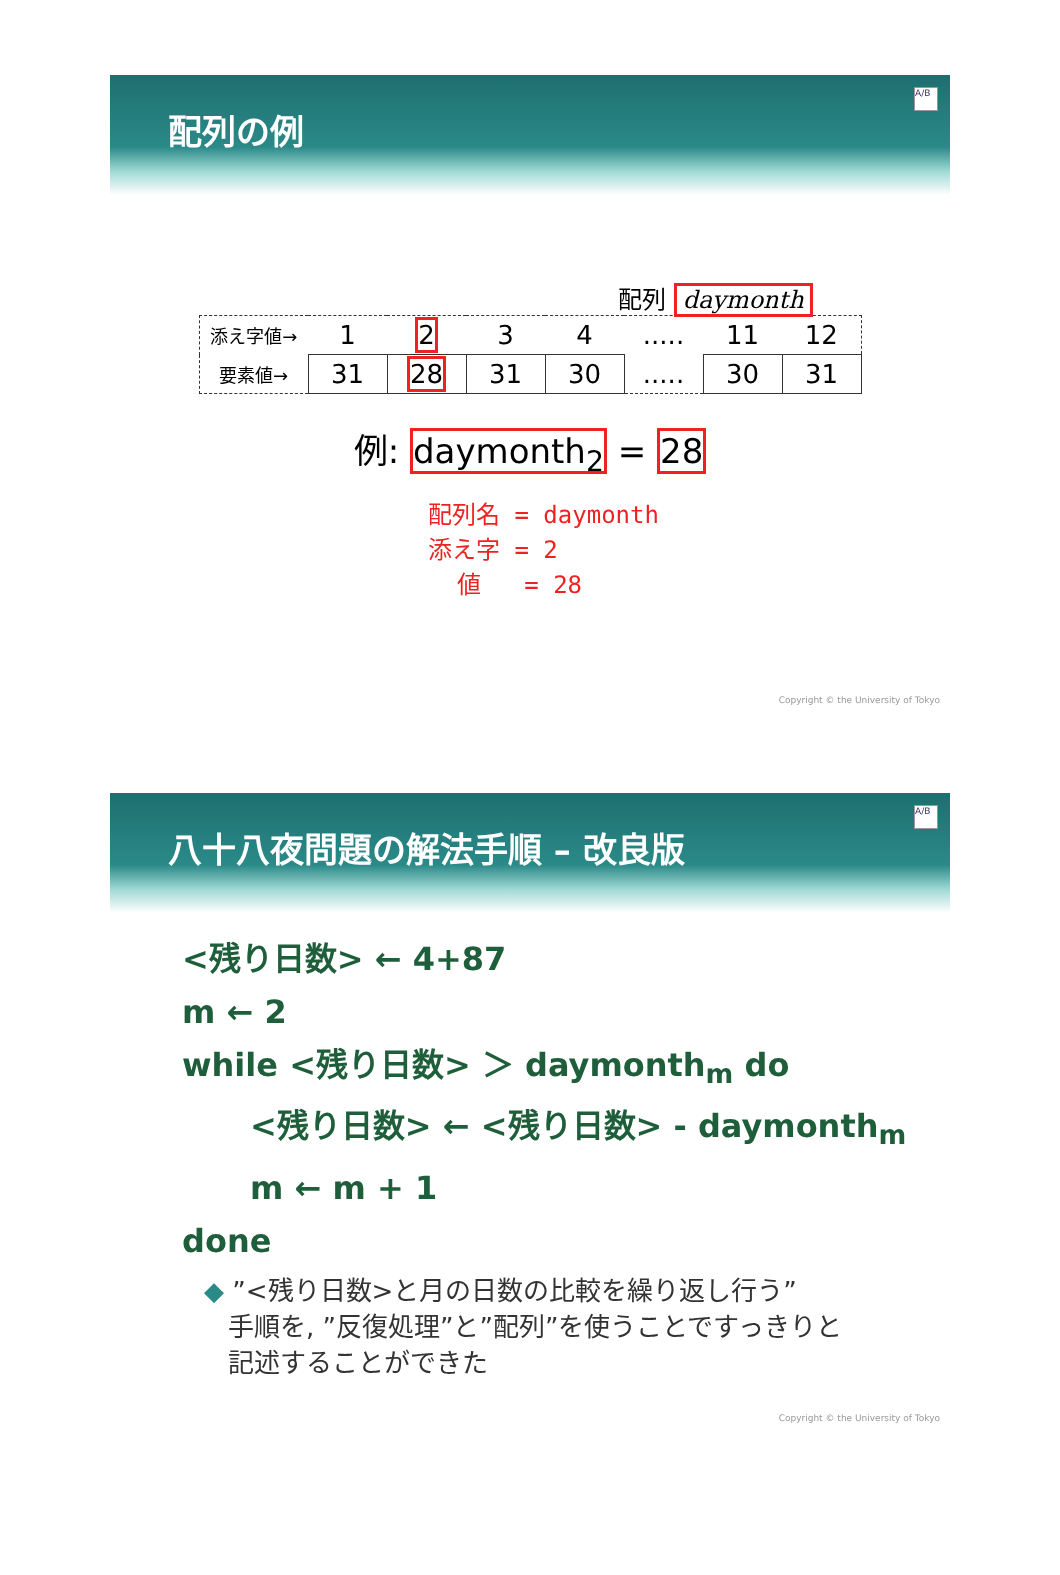配列の例
A/B
配列 daymonth
| 添え字値→ | 1 | 2 | 3 | 4 | ..... | 11 | 12 |
| 要素値→ | 31 | 28 | 31 | 30 | ..... | 30 | 31 |
例: daymonth<sub>2</sub> = 28
配列名 = daymonth 添え字 = 2 値 = 28
Copyright © the University of Tokyo
八十八夜問題の解法手順 – 改良版
A/B
<残り日数> ← 4+87
m ← 2
while <残り日数> ＞ daymonth<sub>m</sub> do
<残り日数> ← <残り日数> - daymonth<sub>m</sub>
m ← m + 1
done
◆ ”<残り日数>と月の日数の比較を繰り返し行う”
手順を, ”反復処理”と”配列”を使うことですっきりと
記述することができた
Copyright © the University of Tokyo